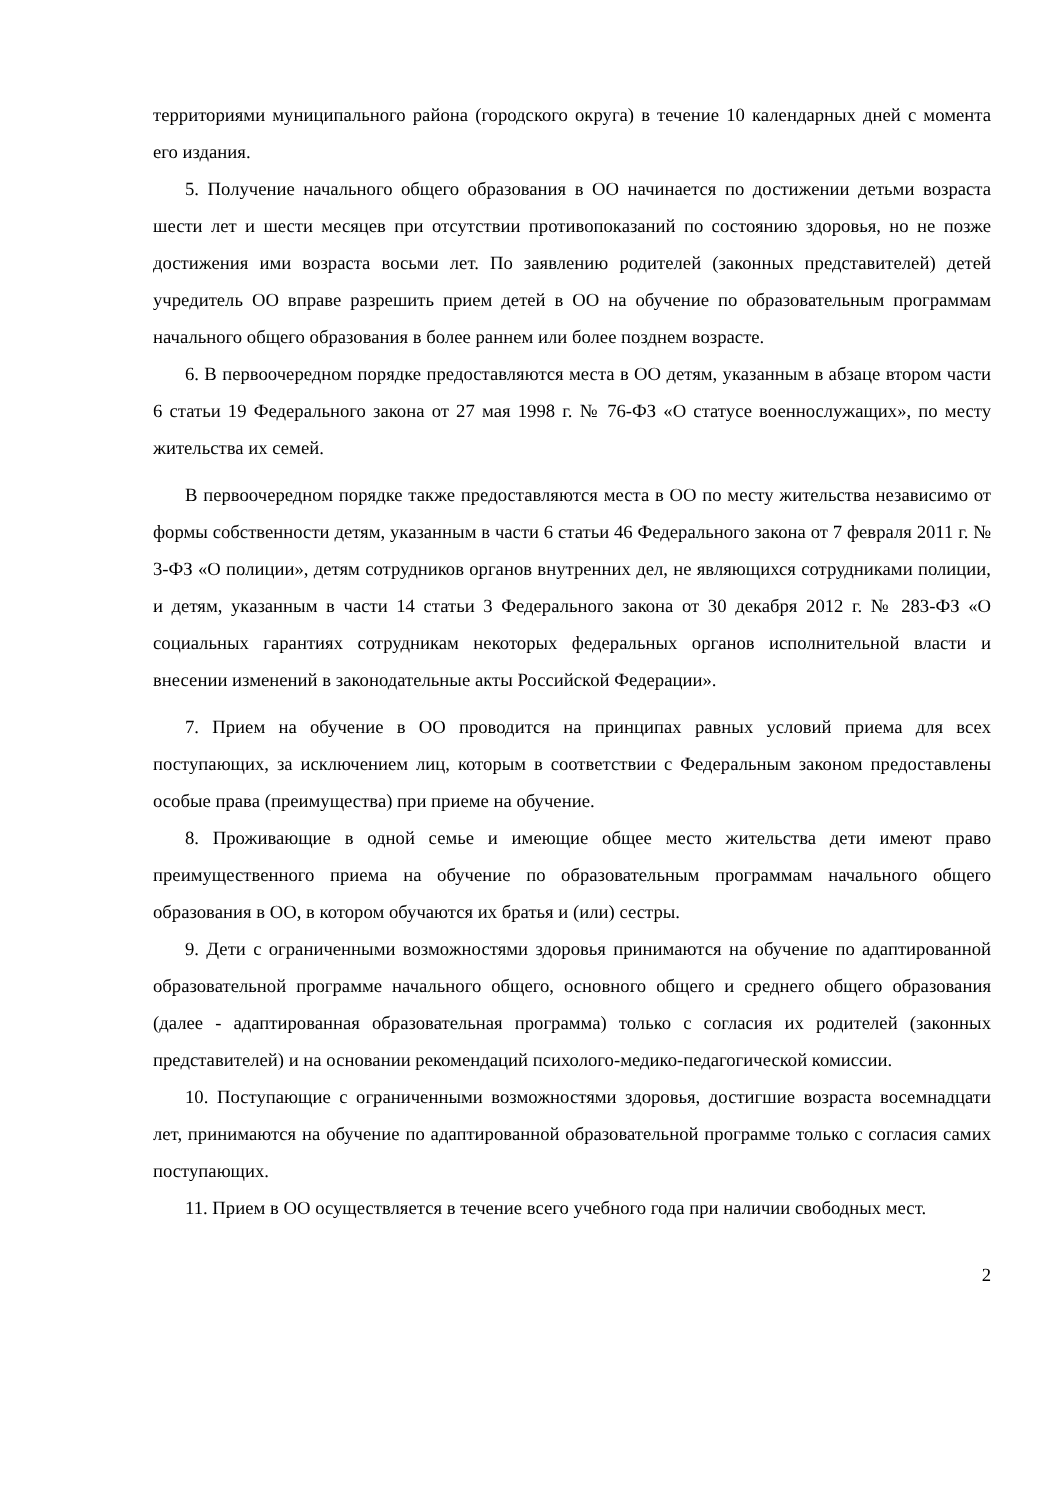территориями муниципального района (городского округа) в течение 10 календарных дней с момента его издания.
5. Получение начального общего образования в ОО начинается по достижении детьми возраста шести лет и шести месяцев при отсутствии противопоказаний по состоянию здоровья, но не позже достижения ими возраста восьми лет. По заявлению родителей (законных представителей) детей учредитель ОО вправе разрешить прием детей в ОО на обучение по образовательным программам начального общего образования в более раннем или более позднем возрасте.
6. В первоочередном порядке предоставляются места в ОО детям, указанным в абзаце втором части 6 статьи 19 Федерального закона от 27 мая 1998 г. № 76-ФЗ «О статусе военнослужащих», по месту жительства их семей.
В первоочередном порядке также предоставляются места в ОО по месту жительства независимо от формы собственности детям, указанным в части 6 статьи 46 Федерального закона от 7 февраля 2011 г. № 3-ФЗ «О полиции», детям сотрудников органов внутренних дел, не являющихся сотрудниками полиции, и детям, указанным в части 14 статьи 3 Федерального закона от 30 декабря 2012 г. № 283-ФЗ «О социальных гарантиях сотрудникам некоторых федеральных органов исполнительной власти и внесении изменений в законодательные акты Российской Федерации».
7. Прием на обучение в ОО проводится на принципах равных условий приема для всех поступающих, за исключением лиц, которым в соответствии с Федеральным законом предоставлены особые права (преимущества) при приеме на обучение.
8. Проживающие в одной семье и имеющие общее место жительства дети имеют право преимущественного приема на обучение по образовательным программам начального общего образования в ОО, в котором обучаются их братья и (или) сестры.
9. Дети с ограниченными возможностями здоровья принимаются на обучение по адаптированной образовательной программе начального общего, основного общего и среднего общего образования (далее - адаптированная образовательная программа) только с согласия их родителей (законных представителей) и на основании рекомендаций психолого-медико-педагогической комиссии.
10. Поступающие с ограниченными возможностями здоровья, достигшие возраста восемнадцати лет, принимаются на обучение по адаптированной образовательной программе только с согласия самих поступающих.
11. Прием в ОО осуществляется в течение всего учебного года при наличии свободных мест.
2